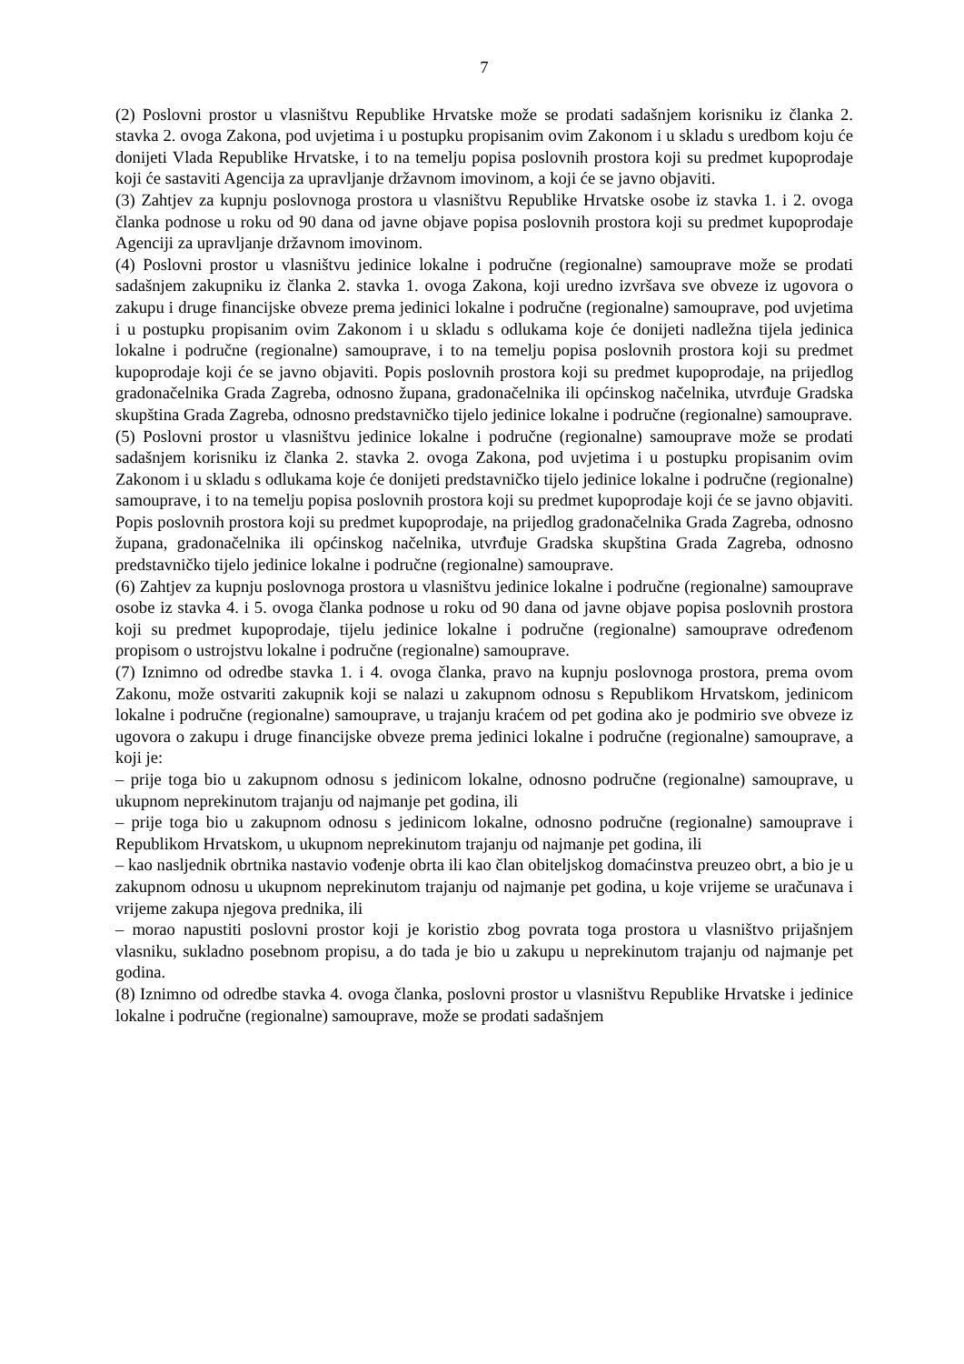7
(2) Poslovni prostor u vlasništvu Republike Hrvatske može se prodati sadašnjem korisniku iz članka 2. stavka 2. ovoga Zakona, pod uvjetima i u postupku propisanim ovim Zakonom i u skladu s uredbom koju će donijeti Vlada Republike Hrvatske, i to na temelju popisa poslovnih prostora koji su predmet kupoprodaje koji će sastaviti Agencija za upravljanje državnom imovinom, a koji će se javno objaviti.
(3) Zahtjev za kupnju poslovnoga prostora u vlasništvu Republike Hrvatske osobe iz stavka 1. i 2. ovoga članka podnose u roku od 90 dana od javne objave popisa poslovnih prostora koji su predmet kupoprodaje Agenciji za upravljanje državnom imovinom.
(4) Poslovni prostor u vlasništvu jedinice lokalne i područne (regionalne) samouprave može se prodati sadašnjem zakupniku iz članka 2. stavka 1. ovoga Zakona, koji uredno izvršava sve obveze iz ugovora o zakupu i druge financijske obveze prema jedinici lokalne i područne (regionalne) samouprave, pod uvjetima i u postupku propisanim ovim Zakonom i u skladu s odlukama koje će donijeti nadležna tijela jedinica lokalne i područne (regionalne) samouprave, i to na temelju popisa poslovnih prostora koji su predmet kupoprodaje koji će se javno objaviti. Popis poslovnih prostora koji su predmet kupoprodaje, na prijedlog gradonačelnika Grada Zagreba, odnosno župana, gradonačelnika ili općinskog načelnika, utvrđuje Gradska skupština Grada Zagreba, odnosno predstavničko tijelo jedinice lokalne i područne (regionalne) samouprave.
(5) Poslovni prostor u vlasništvu jedinice lokalne i područne (regionalne) samouprave može se prodati sadašnjem korisniku iz članka 2. stavka 2. ovoga Zakona, pod uvjetima i u postupku propisanim ovim Zakonom i u skladu s odlukama koje će donijeti predstavničko tijelo jedinice lokalne i područne (regionalne) samouprave, i to na temelju popisa poslovnih prostora koji su predmet kupoprodaje koji će se javno objaviti. Popis poslovnih prostora koji su predmet kupoprodaje, na prijedlog gradonačelnika Grada Zagreba, odnosno župana, gradonačelnika ili općinskog načelnika, utvrđuje Gradska skupština Grada Zagreba, odnosno predstavničko tijelo jedinice lokalne i područne (regionalne) samouprave.
(6) Zahtjev za kupnju poslovnoga prostora u vlasništvu jedinice lokalne i područne (regionalne) samouprave osobe iz stavka 4. i 5. ovoga članka podnose u roku od 90 dana od javne objave popisa poslovnih prostora koji su predmet kupoprodaje, tijelu jedinice lokalne i područne (regionalne) samouprave određenom propisom o ustrojstvu lokalne i područne (regionalne) samouprave.
(7) Iznimno od odredbe stavka 1. i 4. ovoga članka, pravo na kupnju poslovnoga prostora, prema ovom Zakonu, može ostvariti zakupnik koji se nalazi u zakupnom odnosu s Republikom Hrvatskom, jedinicom lokalne i područne (regionalne) samouprave, u trajanju kraćem od pet godina ako je podmirio sve obveze iz ugovora o zakupu i druge financijske obveze prema jedinici lokalne i područne (regionalne) samouprave, a koji je:
– prije toga bio u zakupnom odnosu s jedinicom lokalne, odnosno područne (regionalne) samouprave, u ukupnom neprekinutom trajanju od najmanje pet godina, ili
– prije toga bio u zakupnom odnosu s jedinicom lokalne, odnosno područne (regionalne) samouprave i Republikom Hrvatskom, u ukupnom neprekinutom trajanju od najmanje pet godina, ili
– kao nasljednik obrtnika nastavio vođenje obrta ili kao član obiteljskog domaćinstva preuzeo obrt, a bio je u zakupnom odnosu u ukupnom neprekinutom trajanju od najmanje pet godina, u koje vrijeme se uračunava i vrijeme zakupa njegova prednika, ili
– morao napustiti poslovni prostor koji je koristio zbog povrata toga prostora u vlasništvo prijašnjem vlasniku, sukladno posebnom propisu, a do tada je bio u zakupu u neprekinutom trajanju od najmanje pet godina.
(8) Iznimno od odredbe stavka 4. ovoga članka, poslovni prostor u vlasništvu Republike Hrvatske i jedinice lokalne i područne (regionalne) samouprave, može se prodati sadašnjem